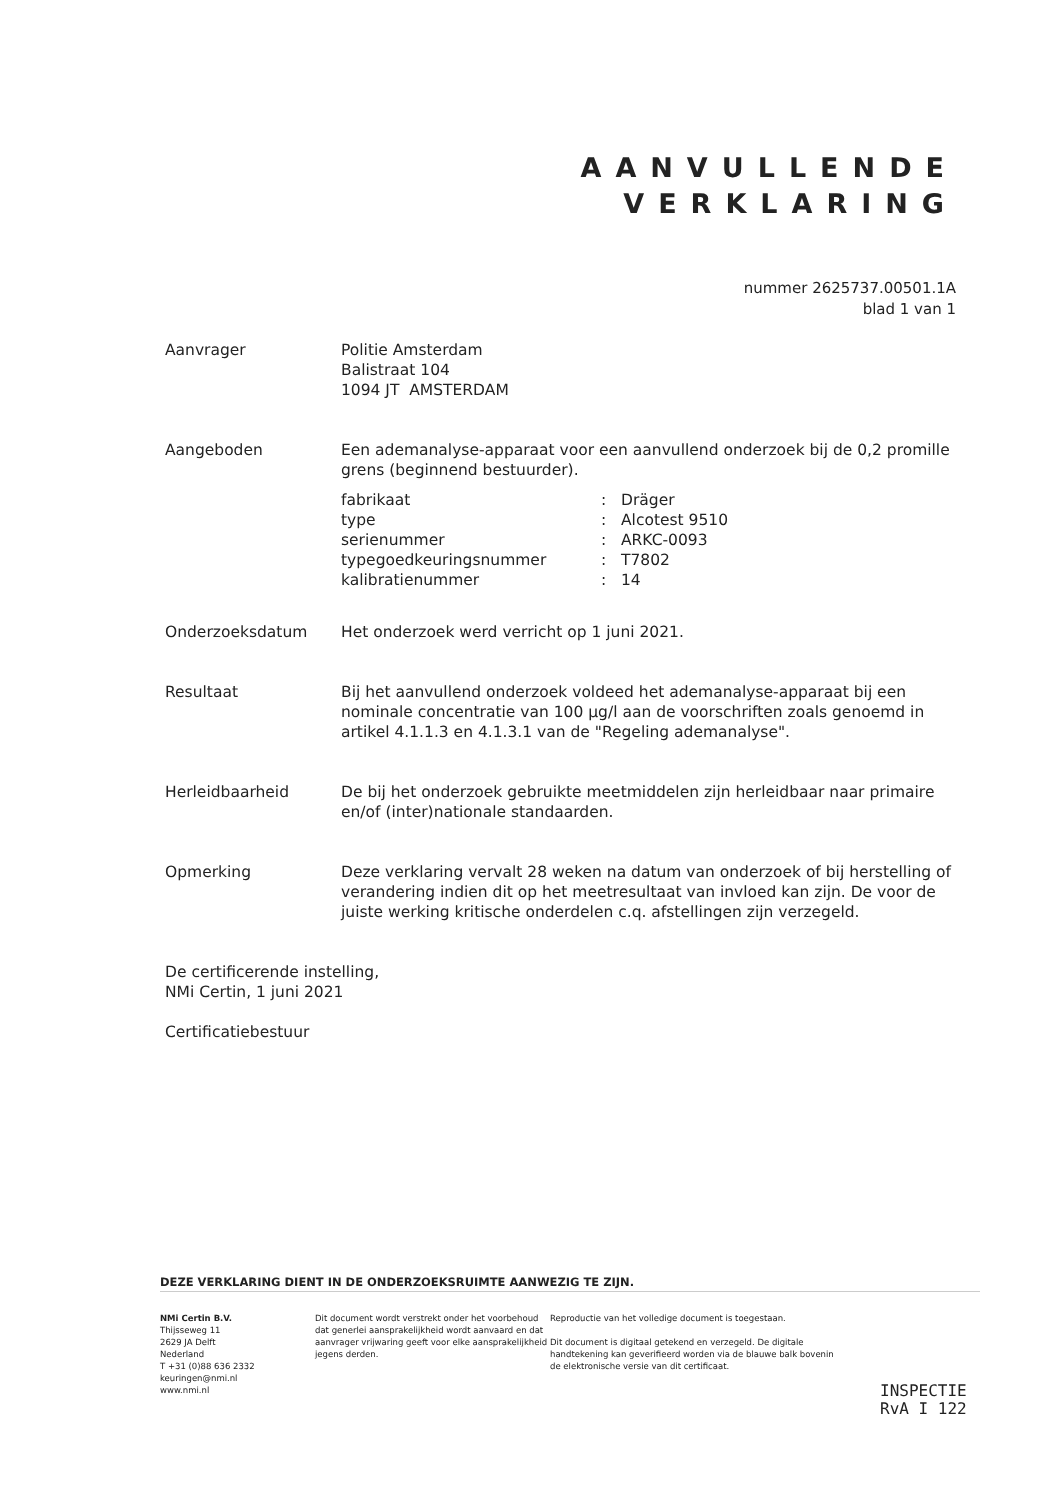AANVULLENDE
VERKLARING
nummer 2625737.00501.1A
blad 1 van 1
Aanvrager Politie Amsterdam
Balistraat 104
1094 JT AMSTERDAM
Aangeboden Een ademanalyse-apparaat voor een aanvullend onderzoek bij de 0,2 promille grens (beginnend bestuurder).
| fabrikaat | : | Dräger |
| type | : | Alcotest 9510 |
| serienummer | : | ARKC-0093 |
| typegoedkeuringsnummer | : | T7802 |
| kalibratienummer | : | 14 |
Onderzoeksdatum Het onderzoek werd verricht op 1 juni 2021.
Resultaat Bij het aanvullend onderzoek voldeed het ademanalyse-apparaat bij een nominale concentratie van 100 µg/l aan de voorschriften zoals genoemd in artikel 4.1.1.3 en 4.1.3.1 van de "Regeling ademanalyse".
Herleidbaarheid De bij het onderzoek gebruikte meetmiddelen zijn herleidbaar naar primaire en/of (inter)nationale standaarden.
Opmerking Deze verklaring vervalt 28 weken na datum van onderzoek of bij herstelling of verandering indien dit op het meetresultaat van invloed kan zijn. De voor de juiste werking kritische onderdelen c.q. afstellingen zijn verzegeld.
De certificerende instelling,
NMi Certin, 1 juni 2021
Certificatiebestuur
DEZE VERKLARING DIENT IN DE ONDERZOEKSRUIMTE AANWEZIG TE ZIJN.
NMi Certin B.V.
Thijsseweg 11
2629 JA Delft
Nederland
T +31 (0)88 636 2332
keuringen@nmi.nl
www.nmi.nl
Dit document wordt verstrekt onder het voorbehoud dat generlei aansprakelijkheid wordt aanvaard en dat aanvrager vrijwaring geeft voor elke aansprakelijkheid jegens derden.
Reproductie van het volledige document is toegestaan.
Dit document is digitaal getekend en verzegeld. De digitale handtekening kan geverifieerd worden via de blauwe balk bovenin de elektronische versie van dit certificaat.
INSPECTIE
RvA I 122